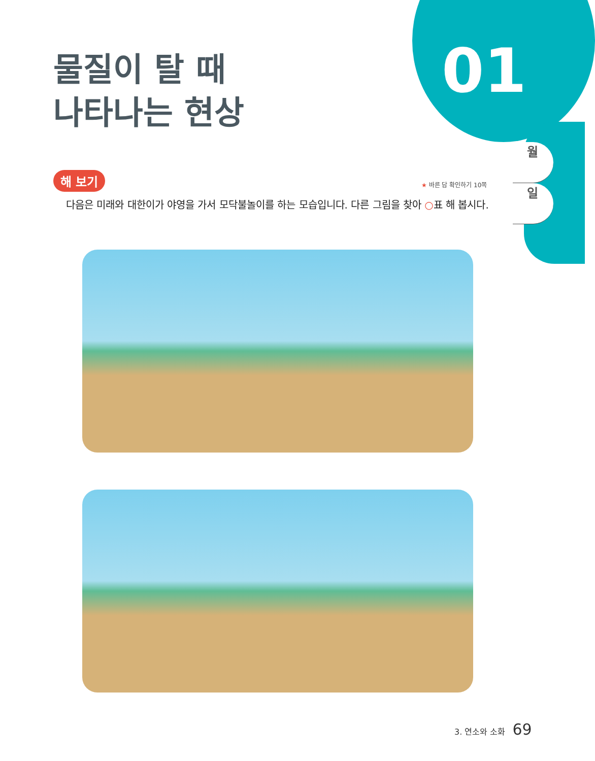01
물질이 탈 때
나타나는 현상
월
일
해 보기 ★ 바른 답 확인하기 10쪽
다음은 미래와 대한이가 야영을 가서 모닥불놀이를 하는 모습입니다. 다른 그림을 찾아 ○표 해 봅시다.
3. 연소와 소화 69